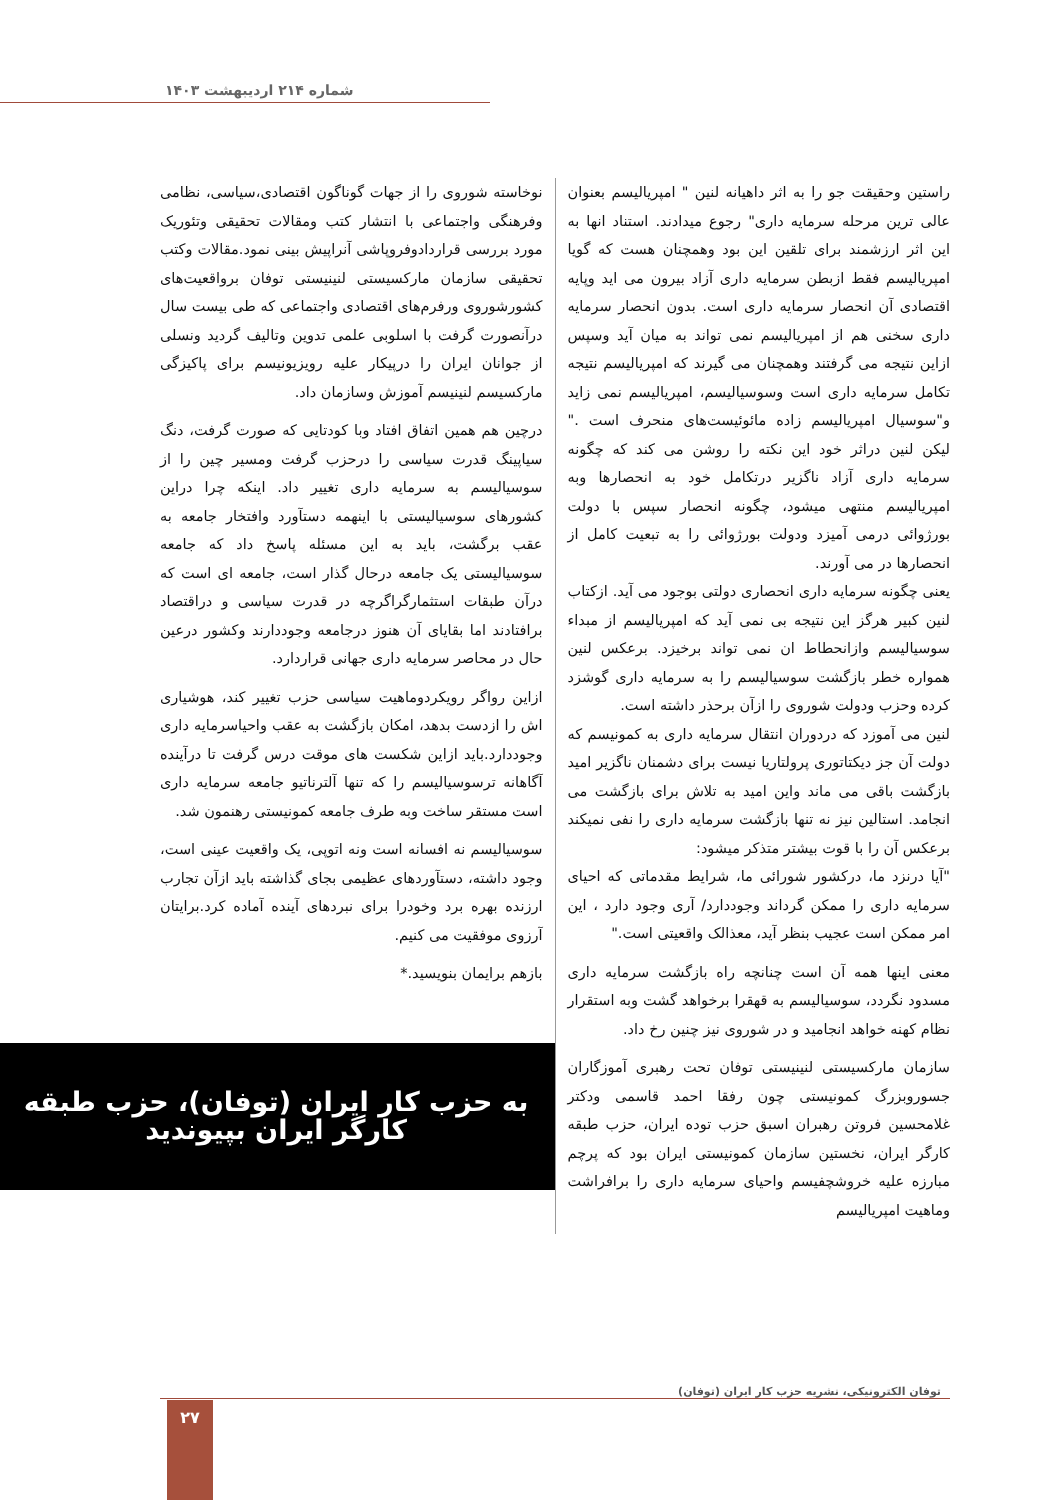شماره ۲۱۴ اردیبهشت ۱۴۰۳
راستین وحقیقت جو را به اثر داهیانه لنین " امپریالیسم بعنوان عالی ترین مرحله سرمایه داری" رجوع میدادند. استناد انها به این اثر ارزشمند برای تلقین این بود وهمچنان هست که گویا امپریالیسم فقط ازبطن سرمایه داری آزاد بیرون می اید وپایه اقتصادی آن انحصار سرمایه داری است. بدون انحصار سرمایه داری سخنی هم از امپریالیسم نمی تواند به میان آید وسپس ازاین نتیجه می گرفتند وهمچنان می گیرند که امپریالیسم نتیجه تکامل سرمایه داری است وسوسیالیسم، امپریالیسم نمی زاید و"سوسیال امپریالیسم زاده مائوئیست‌های منحرف است ." لیکن لنین دراثر خود این نکته را روشن می کند که چگونه سرمایه داری آزاد ناگزیر درتکامل خود به انحصارها وبه امپریالیسم منتهی میشود، چگونه انحصار سپس با دولت بورژوائی درمی آمیزد ودولت بورژوائی را به تبعیت کامل از انحصارها در می آورند.
یعنی چگونه سرمایه داری انحصاری دولتی بوجود می آید. ازکتاب لنین کبیر هرگز این نتیجه بی نمی آید که امپریالیسم از مبداء سوسیالیسم وازانحطاط ان نمی تواند برخیزد. برعکس لنین همواره خطر بازگشت سوسیالیسم را به سرمایه داری گوشزد کرده وحزب ودولت شوروی را ازآن برحذر داشته است.
لنین می آموزد که دردوران انتقال سرمایه داری به کمونیسم که دولت آن جز دیکتاتوری پرولتاریا نیست برای دشمنان ناگزیر امید بازگشت باقی می ماند واین امید به تلاش برای بازگشت می انجامد. استالین نیز نه تنها بازگشت سرمایه داری را نفی نمیکند برعکس آن را با قوت بیشتر متذکر میشود:
"آیا درنزد ما، درکشور شورائی ما، شرایط مقدماتی که احیای سرمایه داری را ممکن گرداند وجوددارد/ آری وجود دارد ، این امر ممکن است عجیب بنظر آید، معذالک واقعیتی است."
معنی اینها همه آن است چنانچه راه بازگشت سرمایه داری مسدود نگردد، سوسیالیسم به قهقرا برخواهد گشت وبه استقرار نظام کهنه خواهد انجامید و در شوروی نیز چنین رخ داد.
سازمان مارکسیستی لنینیستی توفان تحت رهبری آموزگاران جسوروبزرگ کمونیستی چون رفقا احمد قاسمی ودکتر غلامحسین فروتن رهبران اسبق حزب توده ایران، حزب طبقه کارگر ایران، نخستین سازمان کمونیستی ایران بود که پرچم مبارزه علیه خروشچفیسم واحیای سرمایه داری را برافراشت وماهیت امپریالیسم
نوخاسته شوروی را از جهات گوناگون اقتصادی،سیاسی، نظامی وفرهنگی واجتماعی با انتشار کتب ومقالات تحقیقی وتئوریک مورد بررسی قراردادوفروپاشی آنراپیش بینی نمود.مقالات وکتب تحقیقی سازمان مارکسیستی لنینیستی توفان برواقعیت‌های کشورشوروی ورفرم‌های اقتصادی واجتماعی که طی بیست سال درآنصورت گرفت با اسلوبی علمی تدوین وتالیف گردید ونسلی از جوانان ایران را درپیکار علیه رویزیونیسم برای پاکیزگی مارکسیسم لنینیسم آموزش وسازمان داد.
درچین هم همین اتفاق افتاد وبا کودتایی که صورت گرفت، دنگ سیاپینگ قدرت سیاسی را درحزب گرفت ومسیر چین را از سوسیالیسم به سرمایه داری تغییر داد. اینکه چرا دراین کشورهای سوسیالیستی با اینهمه دستآورد وافتخار جامعه به عقب برگشت، باید به این مسئله پاسخ داد که جامعه سوسیالیستی یک جامعه درحال گذار است، جامعه ای است که درآن طبقات استثمارگراگرچه در قدرت سیاسی و دراقتصاد برافتادند اما بقایای آن هنوز درجامعه وجوددارند وکشور درعین حال در محاصر سرمایه داری جهانی قراردارد.
ازاین رواگر رویکردوماهیت سیاسی حزب تغییر کند، هوشیاری اش را ازدست بدهد، امکان بازگشت به عقب واحیاسرمایه داری وجوددارد.باید ازاین شکست های موقت درس گرفت تا درآینده آگاهانه ترسوسیالیسم را که تنها آلترناتیو جامعه سرمایه داری است مستقر ساخت وبه طرف جامعه کمونیستی رهنمون شد.
سوسیالیسم نه افسانه است ونه اتوپی، یک واقعیت عینی است، وجود داشته، دستآوردهای عظیمی بجای گذاشته باید ازآن تجارب ارزنده بهره برد وخودرا برای نبردهای آینده آماده کرد.برایتان آرزوی موفقیت می کنیم.
بازهم برایمان بنویسید.*
به حزب کار ایران (توفان)، حزب طبقه کارگر ایران بپیوندید
توفان الکترونیکی، نشریه حزب کار ایران (توفان)
۲۷